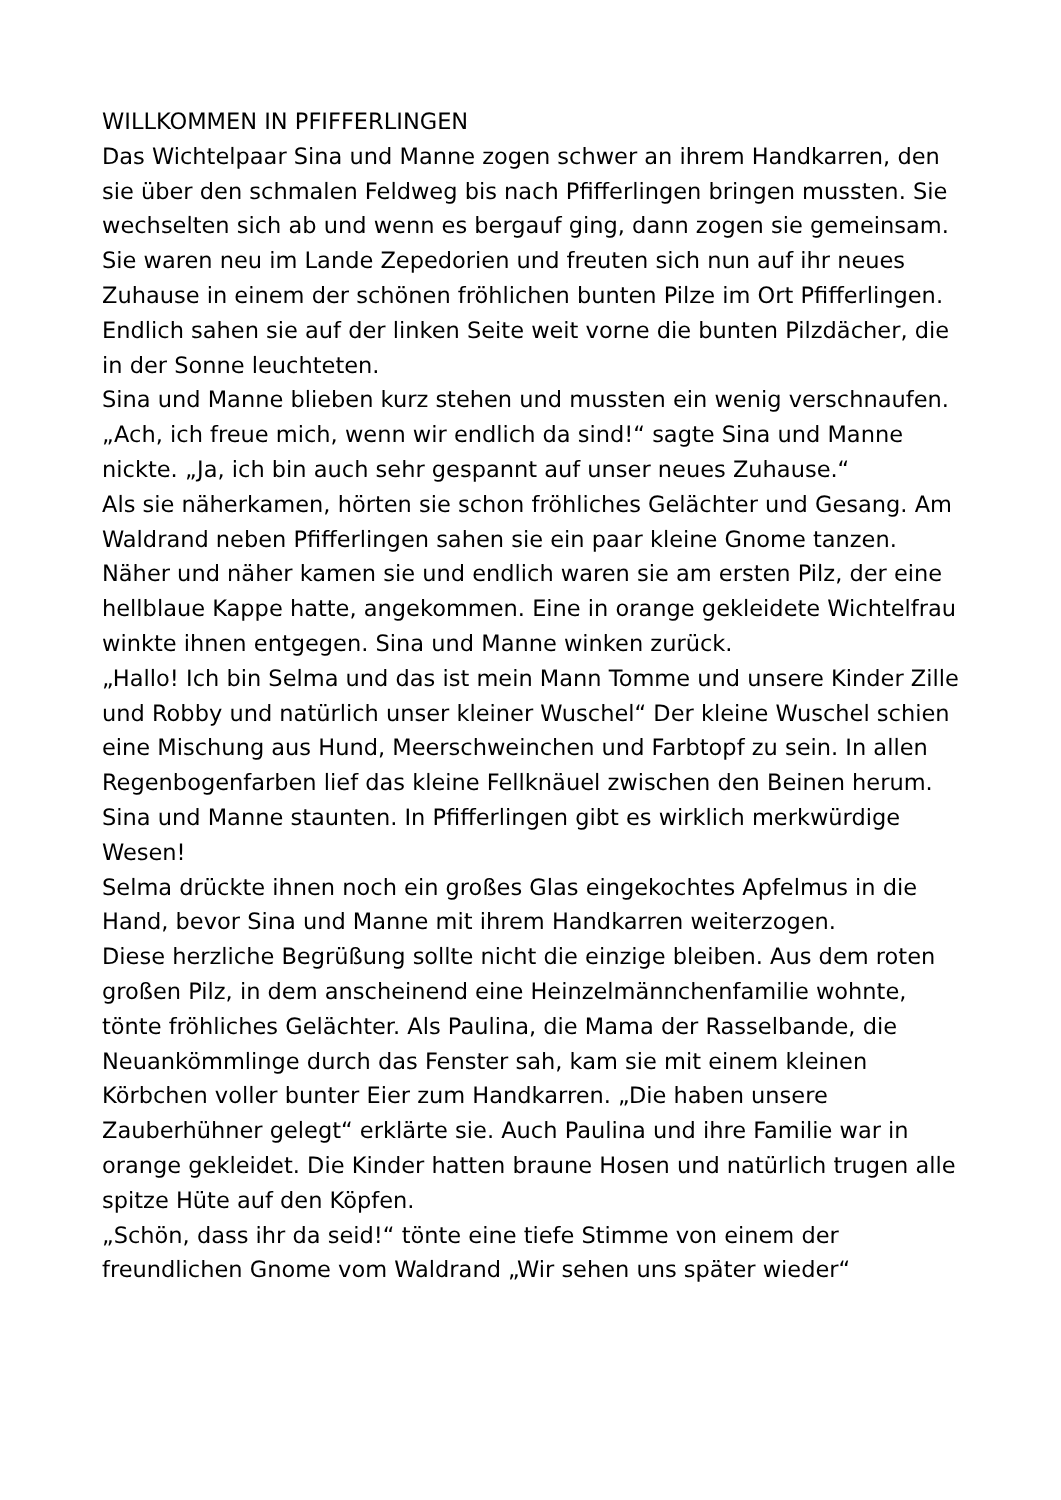WILLKOMMEN IN PFIFFERLINGEN
Das Wichtelpaar Sina und Manne zogen schwer an ihrem Handkarren, den sie über den schmalen Feldweg bis nach Pfifferlingen bringen mussten. Sie wechselten sich ab und wenn es bergauf ging, dann zogen sie gemeinsam.
Sie waren neu im Lande Zepedorien und freuten sich nun auf ihr neues Zuhause in einem der schönen fröhlichen bunten Pilze im Ort Pfifferlingen.
Endlich sahen sie auf der linken Seite weit vorne die bunten Pilzdächer, die in der Sonne leuchteten.
Sina und Manne blieben kurz stehen und mussten ein wenig verschnaufen. „Ach, ich freue mich, wenn wir endlich da sind!“ sagte Sina und Manne nickte. „Ja, ich bin auch sehr gespannt auf unser neues Zuhause.“
Als sie näherkamen, hörten sie schon fröhliches Gelächter und Gesang. Am Waldrand neben Pfifferlingen sahen sie ein paar kleine Gnome tanzen. Näher und näher kamen sie und endlich waren sie am ersten Pilz, der eine hellblaue Kappe hatte, angekommen. Eine in orange gekleidete Wichtelfrau winkte ihnen entgegen. Sina und Manne winken zurück.
„Hallo! Ich bin Selma und das ist mein Mann Tomme und unsere Kinder Zille und Robby und natürlich unser kleiner Wuschel“ Der kleine Wuschel schien eine Mischung aus Hund, Meerschweinchen und Farbtopf zu sein. In allen Regenbogenfarben lief das kleine Fellknäuel zwischen den Beinen herum.
Sina und Manne staunten. In Pfifferlingen gibt es wirklich merkwürdige Wesen!
Selma drückte ihnen noch ein großes Glas eingekochtes Apfelmus in die Hand, bevor Sina und Manne mit ihrem Handkarren weiterzogen.
Diese herzliche Begrüßung sollte nicht die einzige bleiben. Aus dem roten großen Pilz, in dem anscheinend eine Heinzelmännchenfamilie wohnte, tönte fröhliches Gelächter. Als Paulina, die Mama der Rasselbande, die Neuankömmlinge durch das Fenster sah, kam sie mit einem kleinen Körbchen voller bunter Eier zum Handkarren. „Die haben unsere Zauberhühner gelegt“ erklärte sie. Auch Paulina und ihre Familie war in orange gekleidet. Die Kinder hatten braune Hosen und natürlich trugen alle spitze Hüte auf den Köpfen.
„Schön, dass ihr da seid!“ tönte eine tiefe Stimme von einem der freundlichen Gnome vom Waldrand „Wir sehen uns später wieder“